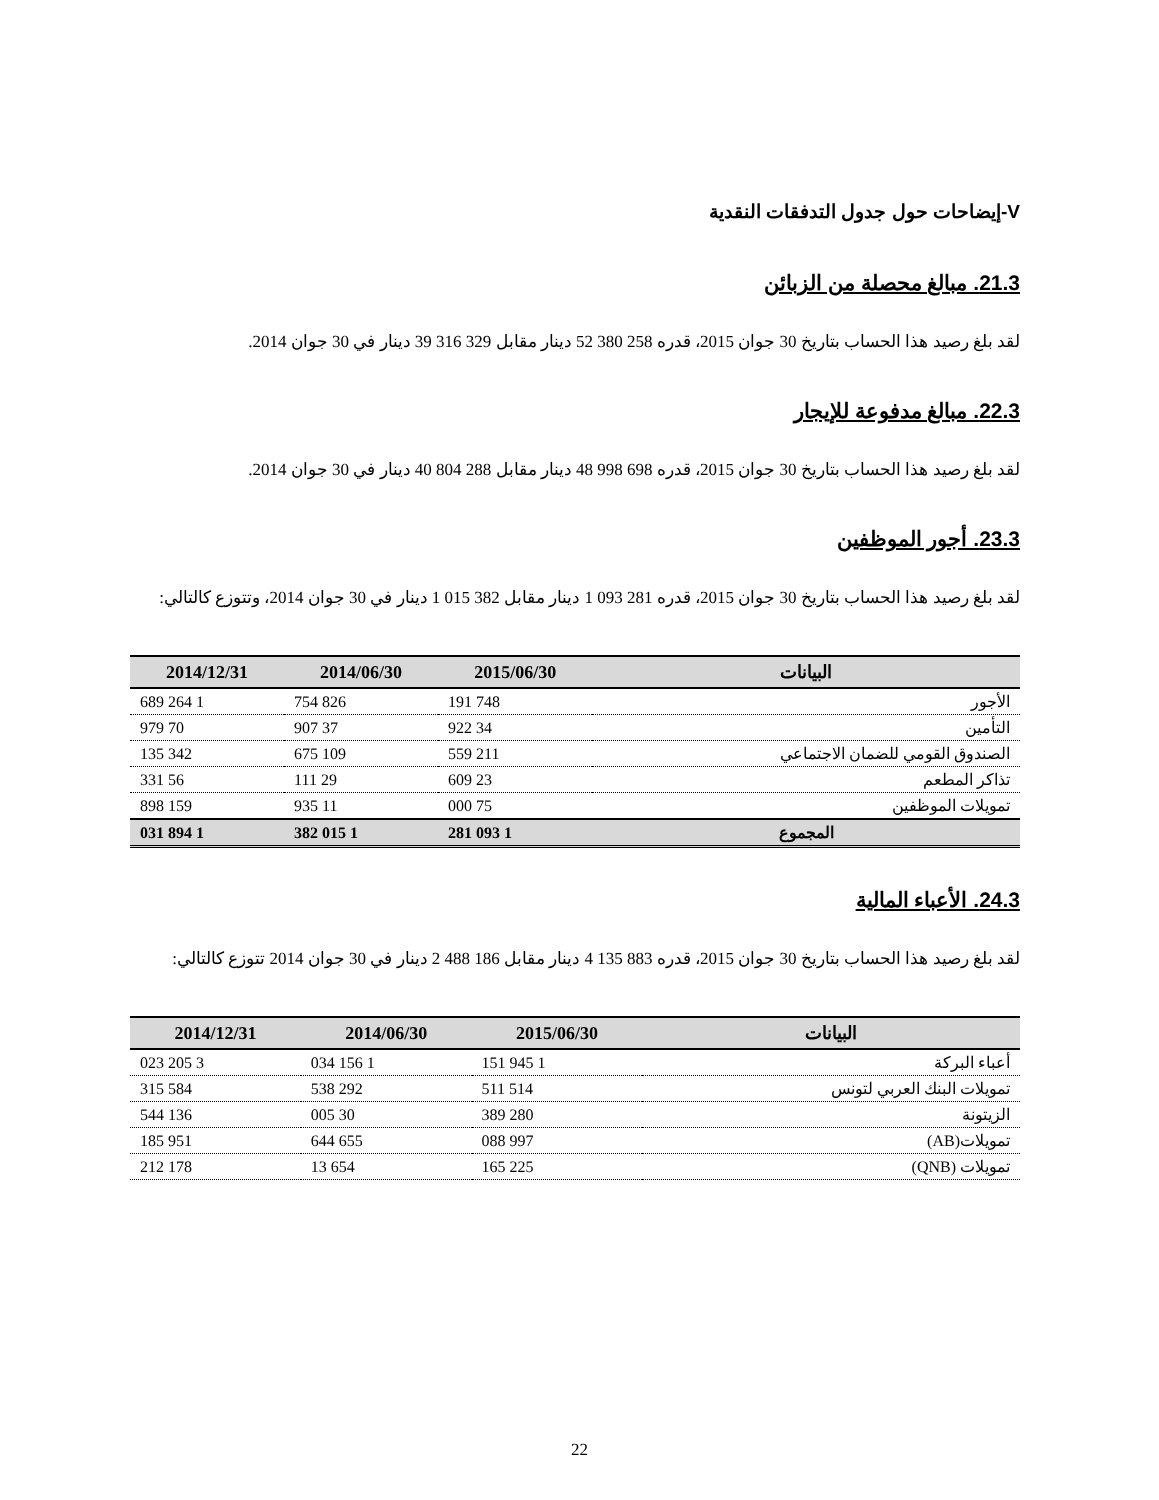V-إيضاحات حول جدول التدفقات النقدية
21.3. مبالغ محصلة من الزبائن
لقد بلغ رصيد هذا الحساب بتاريخ 30 جوان 2015، قدره 258 380 52 دينار مقابل 329 316 39 دينار في 30 جوان 2014.
22.3. مبالغ مدفوعة للإيجار
لقد بلغ رصيد هذا الحساب بتاريخ 30 جوان 2015، قدره 698 998 48 دينار مقابل 288 804 40 دينار في 30 جوان 2014.
23.3. أجور الموظفين
لقد بلغ رصيد هذا الحساب بتاريخ 30 جوان 2015، قدره 281 093 1 دينار مقابل 382 015 1 دينار في 30 جوان 2014، وتتوزع كالتالي:
| البيانات | 2015/06/30 | 2014/06/30 | 2014/12/31 |
| --- | --- | --- | --- |
| الأجور | 748 191 | 826 754 | 1 264 689 |
| التأمين | 34 922 | 37 907 | 70 979 |
| الصندوق القومي للضمان الاجتماعي | 211 559 | 109 675 | 342 135 |
| تذاكر المطعم | 23 609 | 29 111 | 56 331 |
| تمويلات الموظفين | 75 000 | 11 935 | 159 898 |
| المجموع | 1 093 281 | 1 015 382 | 1 894 031 |
24.3. الأعباء المالية
لقد بلغ رصيد هذا الحساب بتاريخ 30 جوان 2015، قدره 883 135 4 دينار مقابل 186 488 2 دينار في 30 جوان 2014 تتوزع كالتالي:
| البيانات | 2015/06/30 | 2014/06/30 | 2014/12/31 |
| --- | --- | --- | --- |
| أعباء البركة | 1 945 151 | 1 156 034 | 3 205 023 |
| تمويلات البنك العربي لتونس | 514 511 | 292 538 | 584 315 |
| الزيتونة | 280 389 | 30 005 | 136 544 |
| تمويلات(AB) | 997 088 | 655 644 | 951 185 |
| تمويلات (QNB) | 225 165 | 654 13 | 178 212 |
22